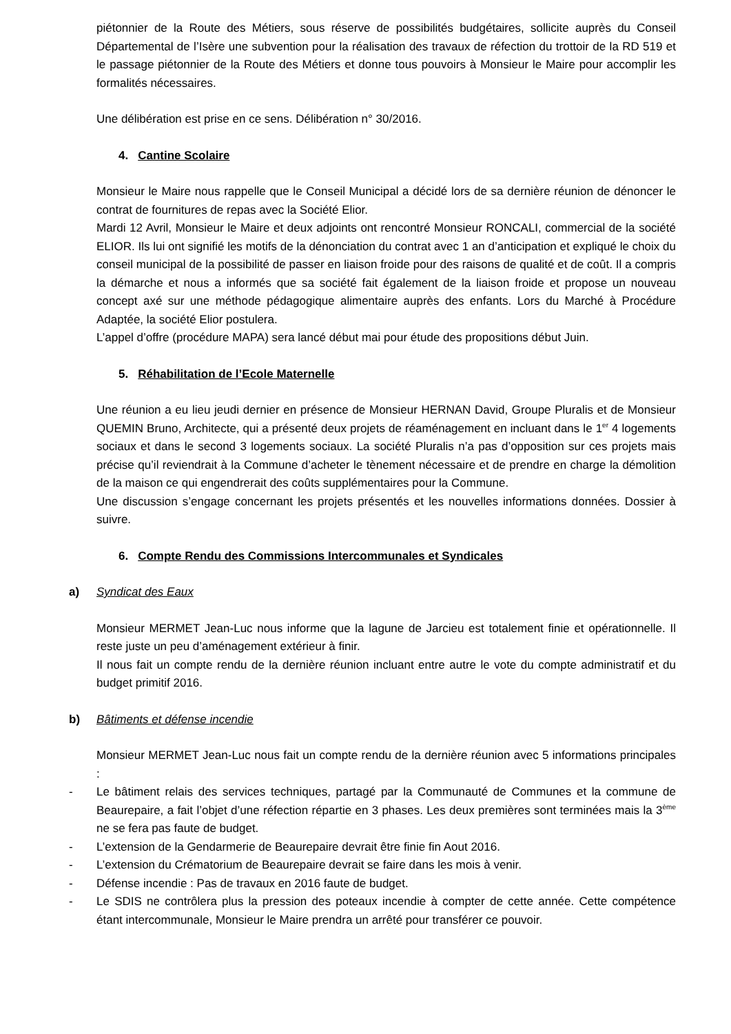piétonnier de la Route des Métiers, sous réserve de possibilités budgétaires, sollicite auprès du Conseil Départemental de l’Isère une subvention pour la réalisation des travaux de réfection du trottoir de la RD 519 et le passage piétonnier de la Route des Métiers et donne tous pouvoirs à Monsieur le Maire pour accomplir les formalités nécessaires.
Une délibération est prise en ce sens. Délibération n° 30/2016.
4. Cantine Scolaire
Monsieur le Maire nous rappelle que le Conseil Municipal a décidé lors de sa dernière réunion de dénoncer le contrat de fournitures de repas avec la Société Elior.
Mardi 12 Avril, Monsieur le Maire et deux adjoints ont rencontré Monsieur RONCALI, commercial de la société ELIOR. Ils lui ont signifié les motifs de la dénonciation du contrat avec 1 an d’anticipation et expliqué le choix du conseil municipal de la possibilité de passer en liaison froide pour des raisons de qualité et de coût. Il a compris la démarche et nous a informés que sa société fait également de la liaison froide et propose un nouveau concept axé sur une méthode pédagogique alimentaire auprès des enfants. Lors du Marché à Procédure Adaptée, la société Elior postulera.
L’appel d’offre (procédure MAPA) sera lancé début mai pour étude des propositions début Juin.
5. Réhabilitation de l’Ecole Maternelle
Une réunion a eu lieu jeudi dernier en présence de Monsieur HERNAN David, Groupe Pluralis et de Monsieur QUEMIN Bruno, Architecte, qui a présenté deux projets de réaménagement en incluant dans le 1<sup>er</sup> 4 logements sociaux et dans le second 3 logements sociaux. La société Pluralis n’a pas d’opposition sur ces projets mais précise qu’il reviendrait à la Commune d’acheter le tènement nécessaire et de prendre en charge la démolition de la maison ce qui engendrerait des coûts supplémentaires pour la Commune.
Une discussion s’engage concernant les projets présentés et les nouvelles informations données. Dossier à suivre.
6. Compte Rendu des Commissions Intercommunales et Syndicales
a) Syndicat des Eaux
Monsieur MERMET Jean-Luc nous informe que la lagune de Jarcieu est totalement finie et opérationnelle. Il reste juste un peu d’aménagement extérieur à finir.
Il nous fait un compte rendu de la dernière réunion incluant entre autre le vote du compte administratif et du budget primitif 2016.
b) Bâtiments et défense incendie
Monsieur MERMET Jean-Luc nous fait un compte rendu de la dernière réunion avec 5 informations principales :
- Le bâtiment relais des services techniques, partagé par la Communauté de Communes et la commune de Beaurepaire, a fait l’objet d’une réfection répartie en 3 phases. Les deux premières sont terminées mais la 3<sup>ème</sup> ne se fera pas faute de budget.
- L’extension de la Gendarmerie de Beaurepaire devrait être finie fin Aout 2016.
- L’extension du Crématorium de Beaurepaire devrait se faire dans les mois à venir.
- Défense incendie : Pas de travaux en 2016 faute de budget.
- Le SDIS ne contrôlera plus la pression des poteaux incendie à compter de cette année. Cette compétence étant intercommunale, Monsieur le Maire prendra un arrêté pour transférer ce pouvoir.